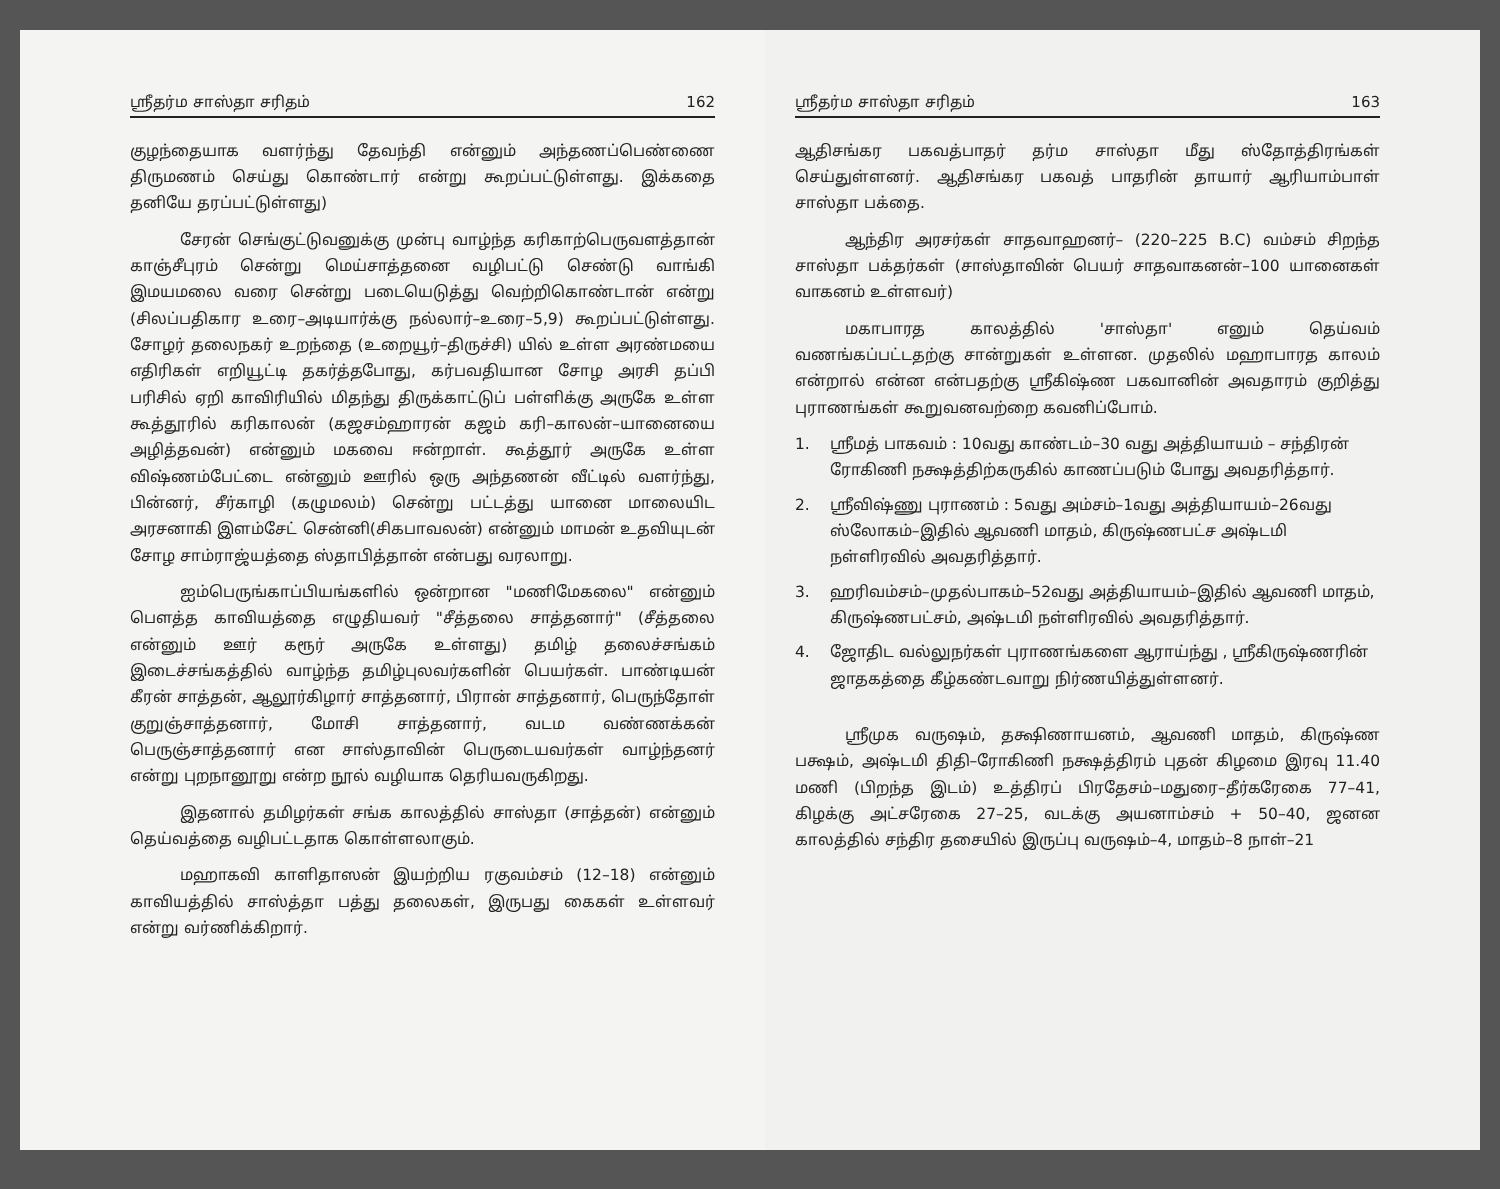ஸ்ரீதர்ம சாஸ்தா சரிதம் 162
குழந்தையாக வளர்ந்து தேவந்தி என்னும் அந்தணப்பெண்ணை திருமணம் செய்து கொண்டார் என்று கூறப்பட்டுள்ளது. இக்கதை தனியே தரப்பட்டுள்ளது)
சேரன் செங்குட்டுவனுக்கு முன்பு வாழ்ந்த கரிகாற்பெருவளத்தான் காஞ்சீபுரம் சென்று மெய்சாத்தனை வழிபட்டு செண்டு வாங்கி இமயமலை வரை சென்று படையெடுத்து வெற்றிகொண்டான் என்று (சிலப்பதிகார உரை–அடியார்க்கு நல்லார்–உரை–5,9) கூறப்பட்டுள்ளது. சோழர் தலைநகர் உறந்தை (உறையூர்–திருச்சி) யில் உள்ள அரண்மயை எதிரிகள் எறியூட்டி தகர்த்தபோது, கர்பவதியான சோழ அரசி தப்பி பரிசில் ஏறி காவிரியில் மிதந்து திருக்காட்டுப் பள்ளிக்கு அருகே உள்ள கூத்தூரில் கரிகாலன் (கஜசம்ஹாரன் கஜம் கரி–காலன்–யானையை அழித்தவன்) என்னும் மகவை ஈன்றாள். கூத்தூர் அருகே உள்ள விஷ்ணம்பேட்டை என்னும் ஊரில் ஒரு அந்தணன் வீட்டில் வளர்ந்து, பின்னர், சீர்காழி (கழுமலம்) சென்று பட்டத்து யானை மாலையிட அரசனாகி இளம்சேட் சென்னி(சிகபாவலன்) என்னும் மாமன் உதவியுடன் சோழ சாம்ராஜ்யத்தை ஸ்தாபித்தான் என்பது வரலாறு.
ஐம்பெருங்காப்பியங்களில் ஒன்றான "மணிமேகலை" என்னும் பௌத்த காவியத்தை எழுதியவர் "சீத்தலை சாத்தனார்" (சீத்தலை என்னும் ஊர் கரூர் அருகே உள்ளது) தமிழ் தலைச்சங்கம் இடைச்சங்கத்தில் வாழ்ந்த தமிழ்புலவர்களின் பெயர்கள். பாண்டியன் கீரன் சாத்தன், ஆலூர்கிழார் சாத்தனார், பிரான் சாத்தனார், பெருந்தோள் குறுஞ்சாத்தனார், மோசி சாத்தனார், வடம வண்ணக்கன் பெருஞ்சாத்தனார் என சாஸ்தாவின் பெருடையவர்கள் வாழ்ந்தனர் என்று புறநானூறு என்ற நூல் வழியாக தெரியவருகிறது.
இதனால் தமிழர்கள் சங்க காலத்தில் சாஸ்தா (சாத்தன்) என்னும் தெய்வத்தை வழிபட்டதாக கொள்ளலாகும்.
மஹாகவி காளிதாஸன் இயற்றிய ரகுவம்சம் (12–18) என்னும் காவியத்தில் சாஸ்த்தா பத்து தலைகள், இருபது கைகள் உள்ளவர் என்று வர்ணிக்கிறார்.
ஸ்ரீதர்ம சாஸ்தா சரிதம் 163
ஆதிசங்கர பகவத்பாதர் தர்ம சாஸ்தா மீது ஸ்தோத்திரங்கள் செய்துள்ளனர். ஆதிசங்கர பகவத் பாதரின் தாயார் ஆரியாம்பாள் சாஸ்தா பக்தை.
ஆந்திர அரசர்கள் சாதவாஹனர்– (220–225 B.C) வம்சம் சிறந்த சாஸ்தா பக்தர்கள் (சாஸ்தாவின் பெயர் சாதவாகனன்–100 யானைகள் வாகனம் உள்ளவர்)
மகாபாரத காலத்தில் 'சாஸ்தா' எனும் தெய்வம் வணங்கப்பட்டதற்கு சான்றுகள் உள்ளன. முதலில் மஹாபாரத காலம் என்றால் என்ன என்பதற்கு ஸ்ரீகிஷ்ண பகவானின் அவதாரம் குறித்து புராணங்கள் கூறுவனவற்றை கவனிப்போம்.
1. ஸ்ரீமத் பாகவம் : 10வது காண்டம்–30 வது அத்தியாயம் – சந்திரன் ரோகிணி நக்ஷத்திற்கருகில் காணப்படும் போது அவதரித்தார்.
2. ஸ்ரீவிஷ்ணு புராணம் : 5வது அம்சம்–1வது அத்தியாயம்–26வது ஸ்லோகம்–இதில் ஆவணி மாதம், கிருஷ்ணபட்ச அஷ்டமி நள்ளிரவில் அவதரித்தார்.
3. ஹரிவம்சம்–முதல்பாகம்–52வது அத்தியாயம்–இதில் ஆவணி மாதம், கிருஷ்ணபட்சம், அஷ்டமி நள்ளிரவில் அவதரித்தார்.
4. ஜோதிட வல்லுநர்கள் புராணங்களை ஆராய்ந்து , ஸ்ரீகிருஷ்ணரின் ஜாதகத்தை கீழ்கண்டவாறு நிர்ணயித்துள்ளனர்.
ஸ்ரீமுக வருஷம், தக்ஷிணாயனம், ஆவணி மாதம், கிருஷ்ண பக்ஷம், அஷ்டமி திதி–ரோகிணி நக்ஷத்திரம் புதன் கிழமை இரவு 11.40 மணி (பிறந்த இடம்) உத்திரப் பிரதேசம்–மதுரை–தீர்கரேகை 77–41, கிழக்கு அட்சரேகை 27–25, வடக்கு அயனாம்சம் + 50–40, ஜனன காலத்தில் சந்திர தசையில் இருப்பு வருஷம்–4, மாதம்–8 நாள்–21